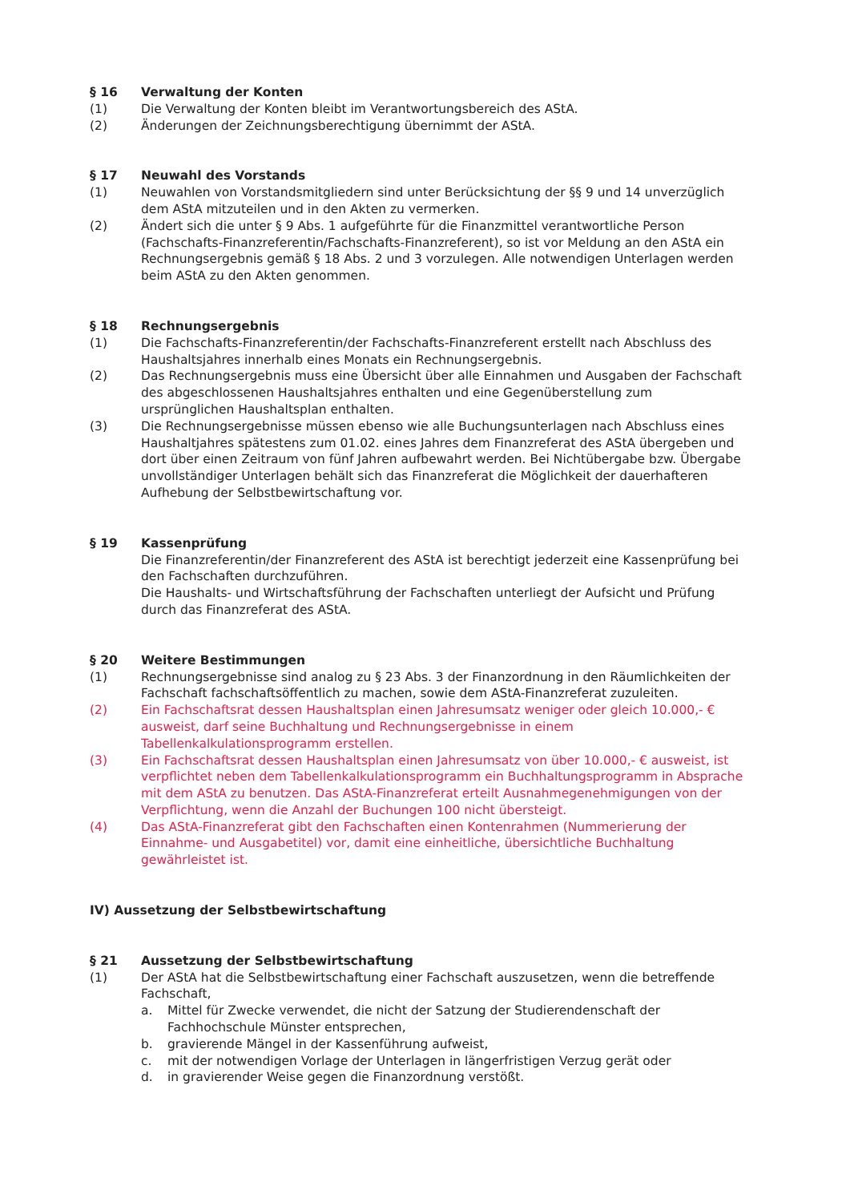§ 16 Verwaltung der Konten
(1) Die Verwaltung der Konten bleibt im Verantwortungsbereich des AStA.
(2) Änderungen der Zeichnungsberechtigung übernimmt der AStA.
§ 17 Neuwahl des Vorstands
(1) Neuwahlen von Vorstandsmitgliedern sind unter Berücksichtung der §§ 9 und 14 unverzüglich dem AStA mitzuteilen und in den Akten zu vermerken.
(2) Ändert sich die unter § 9 Abs. 1 aufgeführte für die Finanzmittel verantwortliche Person (Fachschafts-Finanzreferentin/Fachschafts-Finanzreferent), so ist vor Meldung an den AStA ein Rechnungsergebnis gemäß § 18 Abs. 2 und 3 vorzulegen. Alle notwendigen Unterlagen werden beim AStA zu den Akten genommen.
§ 18 Rechnungsergebnis
(1) Die Fachschafts-Finanzreferentin/der Fachschafts-Finanzreferent erstellt nach Abschluss des Haushaltsjahres innerhalb eines Monats ein Rechnungsergebnis.
(2) Das Rechnungsergebnis muss eine Übersicht über alle Einnahmen und Ausgaben der Fachschaft des abgeschlossenen Haushaltsjahres enthalten und eine Gegenüberstellung zum ursprünglichen Haushaltsplan enthalten.
(3) Die Rechnungsergebnisse müssen ebenso wie alle Buchungsunterlagen nach Abschluss eines Haushaltjahres spätestens zum 01.02. eines Jahres dem Finanzreferat des AStA übergeben und dort über einen Zeitraum von fünf Jahren aufbewahrt werden. Bei Nichtübergabe bzw. Übergabe unvollständiger Unterlagen behält sich das Finanzreferat die Möglichkeit der dauerhafteren Aufhebung der Selbstbewirtschaftung vor.
§ 19 Kassenprüfung
Die Finanzreferentin/der Finanzreferent des AStA ist berechtigt jederzeit eine Kassenprüfung bei den Fachschaften durchzuführen.
Die Haushalts- und Wirtschaftsführung der Fachschaften unterliegt der Aufsicht und Prüfung durch das Finanzreferat des AStA.
§ 20 Weitere Bestimmungen
(1) Rechnungsergebnisse sind analog zu § 23 Abs. 3 der Finanzordnung in den Räumlichkeiten der Fachschaft fachschaftsöffentlich zu machen, sowie dem AStA-Finanzreferat zuzuleiten.
(2) Ein Fachschaftsrat dessen Haushaltsplan einen Jahresumsatz weniger oder gleich 10.000,- € ausweist, darf seine Buchhaltung und Rechnungsergebnisse in einem Tabellenkalkulationsprogramm erstellen.
(3) Ein Fachschaftsrat dessen Haushaltsplan einen Jahresumsatz von über 10.000,- € ausweist, ist verpflichtet neben dem Tabellenkalkulationsprogramm ein Buchhaltungsprogramm in Absprache mit dem AStA zu benutzen. Das AStA-Finanzreferat erteilt Ausnahmegenehmigungen von der Verpflichtung, wenn die Anzahl der Buchungen 100 nicht übersteigt.
(4) Das AStA-Finanzreferat gibt den Fachschaften einen Kontenrahmen (Nummerierung der Einnahme- und Ausgabetitel) vor, damit eine einheitliche, übersichtliche Buchhaltung gewährleistet ist.
IV) Aussetzung der Selbstbewirtschaftung
§ 21 Aussetzung der Selbstbewirtschaftung
(1) Der AStA hat die Selbstbewirtschaftung einer Fachschaft auszusetzen, wenn die betreffende Fachschaft,
a. Mittel für Zwecke verwendet, die nicht der Satzung der Studierendenschaft der Fachhochschule Münster entsprechen,
b. gravierende Mängel in der Kassenführung aufweist,
c. mit der notwendigen Vorlage der Unterlagen in längerfristigen Verzug gerät oder
d. in gravierender Weise gegen die Finanzordnung verstößt.